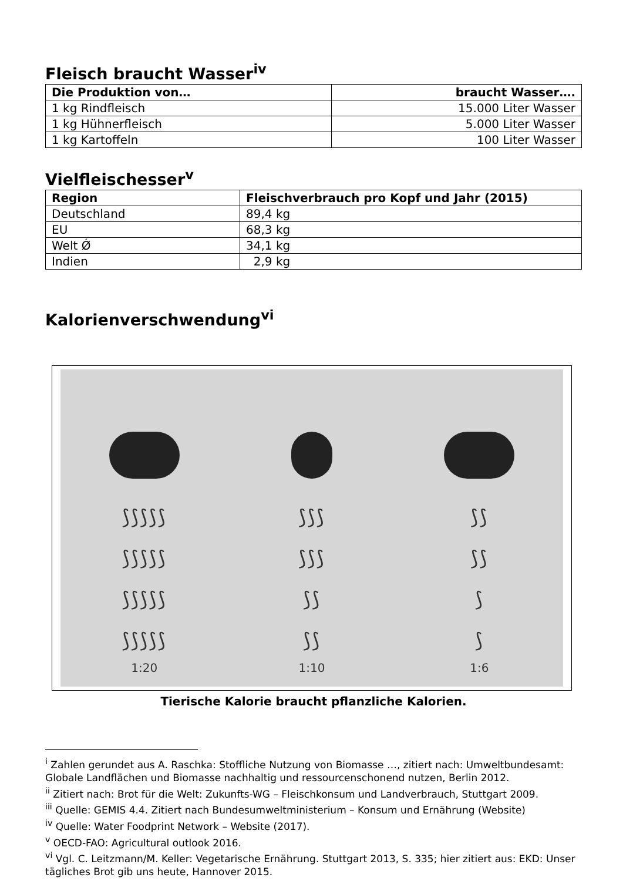Fleisch braucht Wasser<sup>iv</sup>
| Die Produktion von… | braucht Wasser…. |
| --- | --- |
| 1 kg Rindfleisch | 15.000 Liter Wasser |
| 1 kg Hühnerfleisch | 5.000 Liter Wasser |
| 1 kg Kartoffeln | 100 Liter Wasser |
Vielfleischesser<sup>v</sup>
| Region | Fleischverbrauch pro Kopf und Jahr (2015) |
| --- | --- |
| Deutschland | 89,4 kg |
| EU | 68,3 kg |
| Welt Ǿ | 34,1 kg |
| Indien | 2,9 kg |
Kalorienverschwendung<sup>vi</sup>
⟆⟆⟆⟆⟆
⟆⟆⟆⟆⟆
⟆⟆⟆⟆⟆
⟆⟆⟆⟆⟆
1:20
⟆⟆⟆
⟆⟆⟆
⟆⟆
⟆⟆
1:10
⟆⟆
⟆⟆
⟆
⟆
1:6
Tierische Kalorie braucht pflanzliche Kalorien.
<sup>i</sup> Zahlen gerundet aus A. Raschka: Stoffliche Nutzung von Biomasse …, zitiert nach: Umweltbundesamt: Globale Landflächen und Biomasse nachhaltig und ressourcenschonend nutzen, Berlin 2012.
<sup>ii</sup> Zitiert nach: Brot für die Welt: Zukunfts-WG – Fleischkonsum und Landverbrauch, Stuttgart 2009.
<sup>iii</sup> Quelle: GEMIS 4.4. Zitiert nach Bundesumweltministerium – Konsum und Ernährung (Website)
<sup>iv</sup> Quelle: Water Foodprint Network – Website (2017).
<sup>v</sup> OECD-FAO: Agricultural outlook 2016.
<sup>vi</sup> Vgl. C. Leitzmann/M. Keller: Vegetarische Ernährung. Stuttgart 2013, S. 335; hier zitiert aus: EKD: Unser tägliches Brot gib uns heute, Hannover 2015.